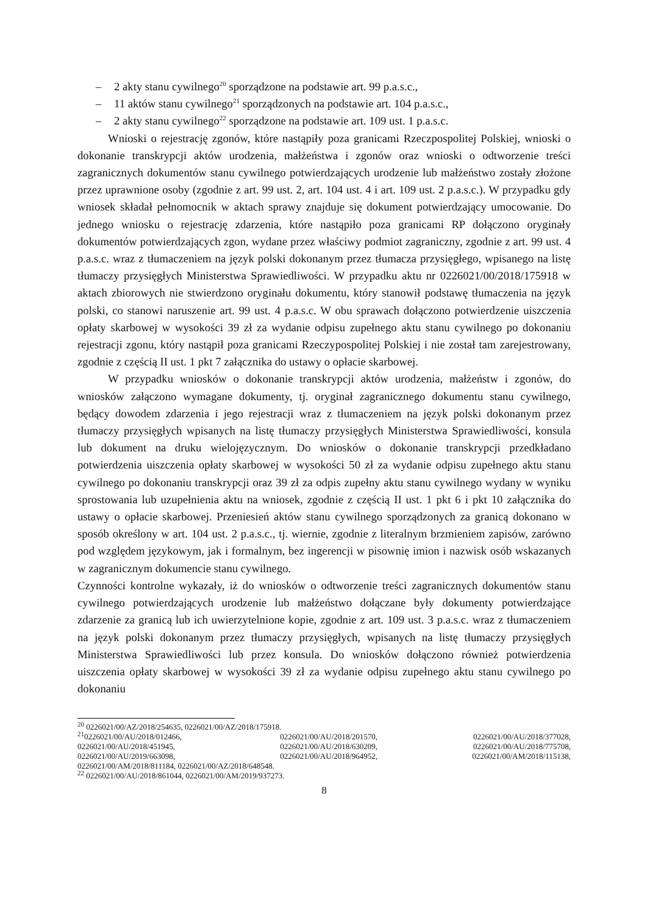– 2 akty stanu cywilnego<sup>20</sup> sporządzone na podstawie art. 99 p.a.s.c.,
– 11 aktów stanu cywilnego<sup>21</sup> sporządzonych na podstawie art. 104 p.a.s.c.,
– 2 akty stanu cywilnego<sup>22</sup> sporządzone na podstawie art. 109 ust. 1 p.a.s.c.
Wnioski o rejestrację zgonów, które nastąpiły poza granicami Rzeczpospolitej Polskiej, wnioski o dokonanie transkrypcji aktów urodzenia, małżeństwa i zgonów oraz wnioski o odtworzenie treści zagranicznych dokumentów stanu cywilnego potwierdzających urodzenie lub małżeństwo zostały złożone przez uprawnione osoby (zgodnie z art. 99 ust. 2, art. 104 ust. 4 i art. 109 ust. 2 p.a.s.c.). W przypadku gdy wniosek składał pełnomocnik w aktach sprawy znajduje się dokument potwierdzający umocowanie. Do jednego wniosku o rejestrację zdarzenia, które nastąpiło poza granicami RP dołączono oryginały dokumentów potwierdzających zgon, wydane przez właściwy podmiot zagraniczny, zgodnie z art. 99 ust. 4 p.a.s.c. wraz z tłumaczeniem na język polski dokonanym przez tłumacza przysięgłego, wpisanego na listę tłumaczy przysięgłych Ministerstwa Sprawiedliwości. W przypadku aktu nr 0226021/00/2018/175918 w aktach zbiorowych nie stwierdzono oryginału dokumentu, który stanowił podstawę tłumaczenia na język polski, co stanowi naruszenie art. 99 ust. 4 p.a.s.c. W obu sprawach dołączono potwierdzenie uiszczenia opłaty skarbowej w wysokości 39 zł za wydanie odpisu zupełnego aktu stanu cywilnego po dokonaniu rejestracji zgonu, który nastąpił poza granicami Rzeczypospolitej Polskiej i nie został tam zarejestrowany, zgodnie z częścią II ust. 1 pkt 7 załącznika do ustawy o opłacie skarbowej.
W przypadku wniosków o dokonanie transkrypcji aktów urodzenia, małżeństw i zgonów, do wniosków załączono wymagane dokumenty, tj. oryginał zagranicznego dokumentu stanu cywilnego, będący dowodem zdarzenia i jego rejestracji wraz z tłumaczeniem na język polski dokonanym przez tłumaczy przysięgłych wpisanych na listę tłumaczy przysięgłych Ministerstwa Sprawiedliwości, konsula lub dokument na druku wielojęzycznym. Do wniosków o dokonanie transkrypcji przedkładano potwierdzenia uiszczenia opłaty skarbowej w wysokości 50 zł za wydanie odpisu zupełnego aktu stanu cywilnego po dokonaniu transkrypcji oraz 39 zł za odpis zupełny aktu stanu cywilnego wydany w wyniku sprostowania lub uzupełnienia aktu na wniosek, zgodnie z częścią II ust. 1 pkt 6 i pkt 10 załącznika do ustawy o opłacie skarbowej. Przeniesień aktów stanu cywilnego sporządzonych za granicą dokonano w sposób określony w art. 104 ust. 2 p.a.s.c., tj. wiernie, zgodnie z literalnym brzmieniem zapisów, zarówno pod względem językowym, jak i formalnym, bez ingerencji w pisownię imion i nazwisk osób wskazanych w zagranicznym dokumencie stanu cywilnego.
Czynności kontrolne wykazały, iż do wniosków o odtworzenie treści zagranicznych dokumentów stanu cywilnego potwierdzających urodzenie lub małżeństwo dołączane były dokumenty potwierdzające zdarzenie za granicą lub ich uwierzytelnione kopie, zgodnie z art. 109 ust. 3 p.a.s.c. wraz z tłumaczeniem na język polski dokonanym przez tłumaczy przysięgłych, wpisanych na listę tłumaczy przysięgłych Ministerstwa Sprawiedliwości lub przez konsula. Do wniosków dołączono również potwierdzenia uiszczenia opłaty skarbowej w wysokości 39 zł za wydanie odpisu zupełnego aktu stanu cywilnego po dokonaniu
<sup>20</sup> 0226021/00/AZ/2018/254635, 0226021/00/AZ/2018/175918.
| <sup>21</sup> 0226021/00/AU/2018/012466, | 0226021/00/AU/2018/201570, | 0226021/00/AU/2018/377028, |
| 0226021/00/AU/2018/451945, | 0226021/00/AU/2018/630209, | 0226021/00/AU/2018/775708, |
| 0226021/00/AU/2019/663098, | 0226021/00/AU/2018/964952, | 0226021/00/AM/2018/115138, |
| 0226021/00/AM/2018/811184, 0226021/00/AZ/2018/648548. | | |
<sup>22</sup> 0226021/00/AU/2018/861044, 0226021/00/AM/2019/937273.
8